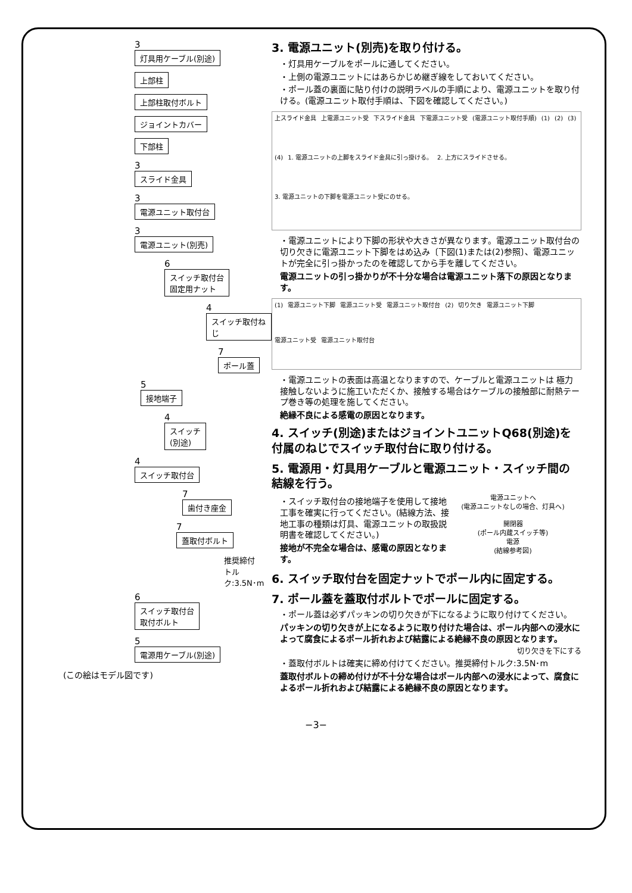3
灯具用ケーブル(別途)
上部柱
上部柱取付ボルト
ジョイントカバー
下部柱
3
スライド金具
3
電源ユニット取付台
3
電源ユニット(別売)
6
スイッチ取付台
固定用ナット
4
スイッチ取付ねじ
7
ポール蓋
5
接地端子
4
スイッチ
(別途)
4
スイッチ取付台
7
歯付き座金
7
蓋取付ボルト
推奨締付
トルク:3.5N･m
6
スイッチ取付台
取付ボルト
5
電源用ケーブル(別途)
(この絵はモデル図です)
3. 電源ユニット(別売)を取り付ける。
・灯具用ケーブルをポールに通してください。
・上側の電源ユニットにはあらかじめ継ぎ線をしておいてください。
・ポール蓋の裏面に貼り付けの説明ラベルの手順により、電源ユニットを取り付ける。(電源ユニット取付手順は、下図を確認してください。)
上スライド金具 上電源ユニット受 下スライド金具 下電源ユニット受 (電源ユニット取付手順) (1) (2) (3) (4) 1. 電源ユニットの上脚をスライド金具に引っ掛ける。 2. 上方にスライドさせる。 3. 電源ユニットの下脚を電源ユニット受にのせる。
・電源ユニットにより下脚の形状や大きさが異なります。電源ユニット取付台の切り欠きに電源ユニット下脚をはめ込み〔下図(1)または(2)参照〕、電源ユニットが完全に引っ掛かったのを確認してから手を離してください。
電源ユニットの引っ掛かりが不十分な場合は電源ユニット落下の原因となります。
(1) 電源ユニット下脚 電源ユニット受 電源ユニット取付台 (2) 切り欠き 電源ユニット下脚 電源ユニット受 電源ユニット取付台
・電源ユニットの表面は高温となりますので、ケーブルと電源ユニットは 極力接触しないように施工いただくか、接触する場合はケーブルの接触部に耐熱テープ巻き等の処理を施してください。
絶縁不良による感電の原因となります。
4. スイッチ(別途)またはジョイントユニットQ68(別途)を付属のねじでスイッチ取付台に取り付ける。
5. 電源用・灯具用ケーブルと電源ユニット・スイッチ間の結線を行う。
・スイッチ取付台の接地端子を使用して接地工事を確実に行ってください。(結線方法、接地工事の種類は灯具、電源ユニットの取扱説明書を確認してください。)
接地が不完全な場合は、感電の原因となります。
電源ユニットへ
(電源ユニットなしの場合、灯具へ)
開閉器
(ポール内蔵スイッチ等)
電源
(結線参考図)
6. スイッチ取付台を固定ナットでポール内に固定する。
7. ポール蓋を蓋取付ボルトでポールに固定する。
・ポール蓋は必ずパッキンの切り欠きが下になるように取り付けてください。
パッキンの切り欠きが上になるように取り付けた場合は、ポール内部への浸水によって腐食によるポール折れおよび結露による絶縁不良の原因となります。
切り欠きを下にする
・蓋取付ボルトは確実に締め付けてください。推奨締付トルク:3.5N･m
蓋取付ボルトの締め付けが不十分な場合はポール内部への浸水によって、腐食によるポール折れおよび結露による絶縁不良の原因となります。
−3−